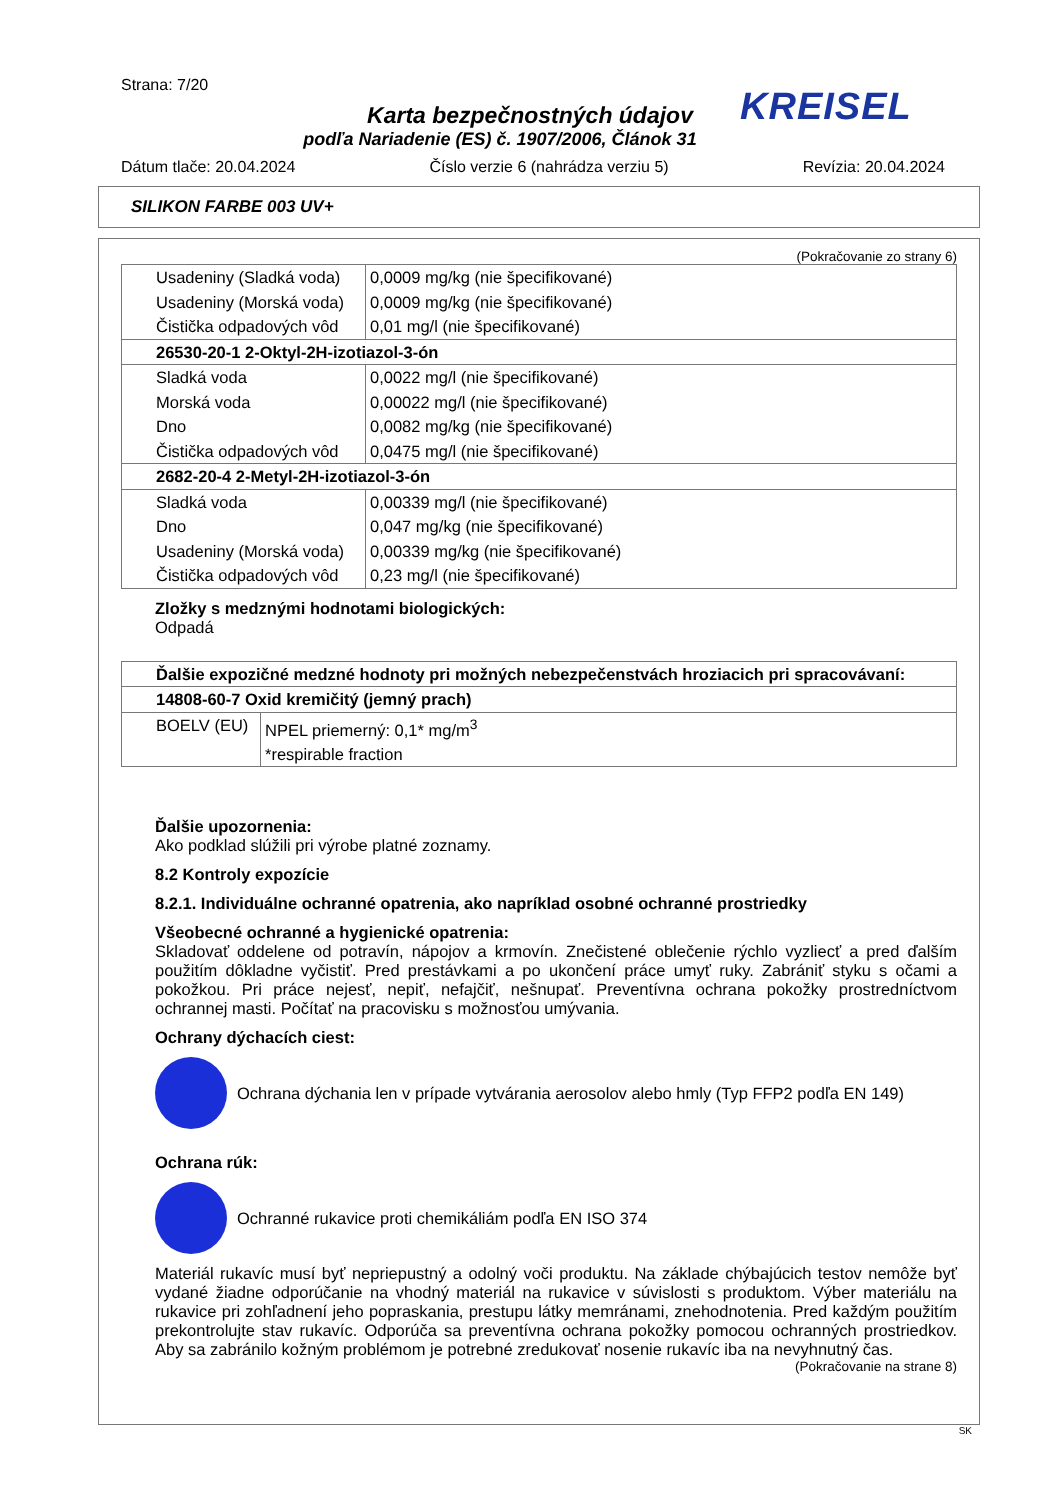Strana: 7/20
KREISEL
Karta bezpečnostných údajov
podľa Nariadenie (ES) č. 1907/2006, Článok 31
Dátum tlače: 20.04.2024 Číslo verzie 6 (nahrádza verziu 5) Revízia: 20.04.2024
SILIKON FARBE 003 UV+
(Pokračovanie zo strany 6)
| Usadeniny (Sladká voda) | 0,0009 mg/kg (nie špecifikované) |
| Usadeniny (Morská voda) | 0,0009 mg/kg (nie špecifikované) |
| Čistička odpadových vôd | 0,01 mg/l (nie špecifikované) |
| 26530-20-1 2-Oktyl-2H-izotiazol-3-ón | |
| Sladká voda | 0,0022 mg/l (nie špecifikované) |
| Morská voda | 0,00022 mg/l (nie špecifikované) |
| Dno | 0,0082 mg/kg (nie špecifikované) |
| Čistička odpadových vôd | 0,0475 mg/l (nie špecifikované) |
| 2682-20-4 2-Metyl-2H-izotiazol-3-ón | |
| Sladká voda | 0,00339 mg/l (nie špecifikované) |
| Dno | 0,047 mg/kg (nie špecifikované) |
| Usadeniny (Morská voda) | 0,00339 mg/kg (nie špecifikované) |
| Čistička odpadových vôd | 0,23 mg/l (nie špecifikované) |
Zložky s medznými hodnotami biologických:
Odpadá
| Ďalšie expozičné medzné hodnoty pri možných nebezpečenstvách hroziacich pri spracovávaní: | |
| 14808-60-7 Oxid kremičitý (jemný prach) | |
| BOELV (EU) | NPEL priemerný: 0,1* mg/m<sup>3</sup> *respirable fraction |
Ďalšie upozornenia:
Ako podklad slúžili pri výrobe platné zoznamy.
8.2 Kontroly expozície
8.2.1. Individuálne ochranné opatrenia, ako napríklad osobné ochranné prostriedky
Všeobecné ochranné a hygienické opatrenia:
Skladovať oddelene od potravín, nápojov a krmovín. Znečistené oblečenie rýchlo vyzliecť a pred ďalším použitím dôkladne vyčistiť. Pred prestávkami a po ukončení práce umyť ruky. Zabrániť styku s očami a pokožkou. Pri práce nejesť, nepiť, nefajčiť, nešnupať. Preventívna ochrana pokožky prostredníctvom ochrannej masti. Počítať na pracovisku s možnosťou umývania.
Ochrany dýchacích ciest:
Ochrana dýchania len v prípade vytvárania aerosolov alebo hmly (Typ FFP2 podľa EN 149)
Ochrana rúk:
Ochranné rukavice proti chemikáliám podľa EN ISO 374
Materiál rukavíc musí byť nepriepustný a odolný voči produktu. Na základe chýbajúcich testov nemôže byť vydané žiadne odporúčanie na vhodný materiál na rukavice v súvislosti s produktom. Výber materiálu na rukavice pri zohľadnení jeho popraskania, prestupu látky memránami, znehodnotenia. Pred každým použitím prekontrolujte stav rukavíc. Odporúča sa preventívna ochrana pokožky pomocou ochranných prostriedkov. Aby sa zabránilo kožným problémom je potrebné zredukovať nosenie rukavíc iba na nevyhnutný čas.
(Pokračovanie na strane 8)
SK